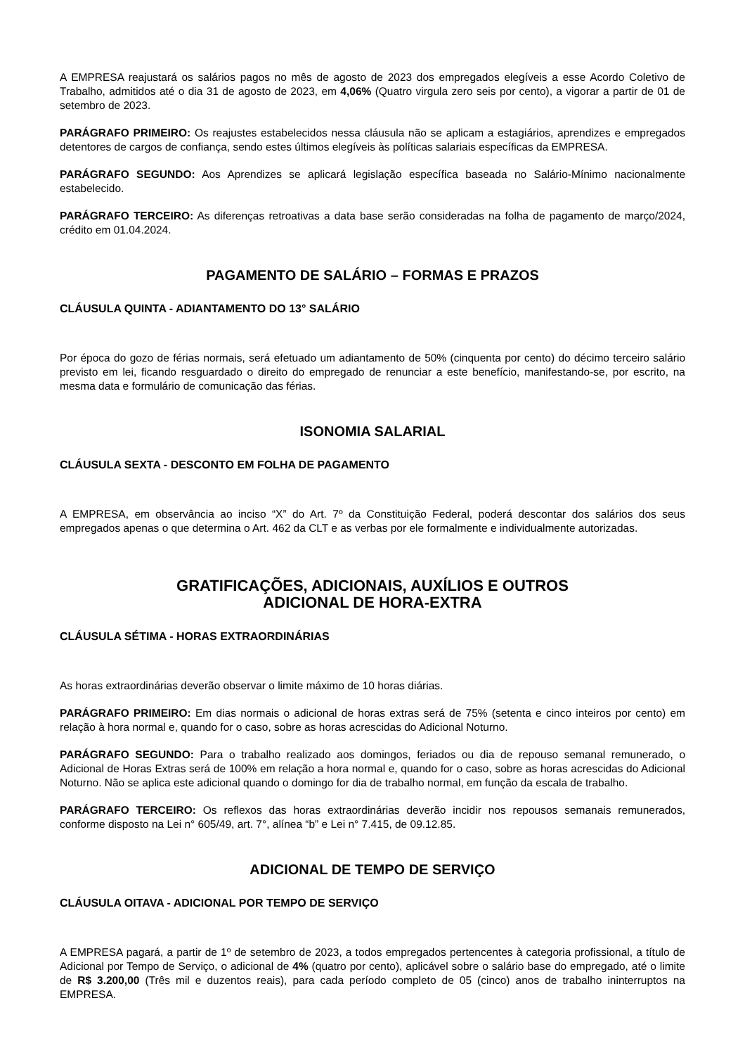A EMPRESA reajustará os salários pagos no mês de agosto de 2023 dos empregados elegíveis a esse Acordo Coletivo de Trabalho, admitidos até o dia 31 de agosto de 2023, em 4,06% (Quatro virgula zero seis por cento), a vigorar a partir de 01 de setembro de 2023.
PARÁGRAFO PRIMEIRO: Os reajustes estabelecidos nessa cláusula não se aplicam a estagiários, aprendizes e empregados detentores de cargos de confiança, sendo estes últimos elegíveis às políticas salariais específicas da EMPRESA.
PARÁGRAFO SEGUNDO: Aos Aprendizes se aplicará legislação específica baseada no Salário-Mínimo nacionalmente estabelecido.
PARÁGRAFO TERCEIRO: As diferenças retroativas a data base serão consideradas na folha de pagamento de março/2024, crédito em 01.04.2024.
PAGAMENTO DE SALÁRIO – FORMAS E PRAZOS
CLÁUSULA QUINTA - ADIANTAMENTO DO 13° SALÁRIO
Por época do gozo de férias normais, será efetuado um adiantamento de 50% (cinquenta por cento) do décimo terceiro salário previsto em lei, ficando resguardado o direito do empregado de renunciar a este benefício, manifestando-se, por escrito, na mesma data e formulário de comunicação das férias.
ISONOMIA SALARIAL
CLÁUSULA SEXTA - DESCONTO EM FOLHA DE PAGAMENTO
A EMPRESA, em observância ao inciso “X” do Art. 7º da Constituição Federal, poderá descontar dos salários dos seus empregados apenas o que determina o Art. 462 da CLT e as verbas por ele formalmente e individualmente autorizadas.
GRATIFICAÇÕES, ADICIONAIS, AUXÍLIOS E OUTROS
ADICIONAL DE HORA-EXTRA
CLÁUSULA SÉTIMA - HORAS EXTRAORDINÁRIAS
As horas extraordinárias deverão observar o limite máximo de 10 horas diárias.
PARÁGRAFO PRIMEIRO: Em dias normais o adicional de horas extras será de 75% (setenta e cinco inteiros por cento) em relação à hora normal e, quando for o caso, sobre as horas acrescidas do Adicional Noturno.
PARÁGRAFO SEGUNDO: Para o trabalho realizado aos domingos, feriados ou dia de repouso semanal remunerado, o Adicional de Horas Extras será de 100% em relação a hora normal e, quando for o caso, sobre as horas acrescidas do Adicional Noturno. Não se aplica este adicional quando o domingo for dia de trabalho normal, em função da escala de trabalho.
PARÁGRAFO TERCEIRO: Os reflexos das horas extraordinárias deverão incidir nos repousos semanais remunerados, conforme disposto na Lei n° 605/49, art. 7°, alínea “b” e Lei n° 7.415, de 09.12.85.
ADICIONAL DE TEMPO DE SERVIÇO
CLÁUSULA OITAVA - ADICIONAL POR TEMPO DE SERVIÇO
A EMPRESA pagará, a partir de 1º de setembro de 2023, a todos empregados pertencentes à categoria profissional, a título de Adicional por Tempo de Serviço, o adicional de 4% (quatro por cento), aplicável sobre o salário base do empregado, até o limite de R$ 3.200,00 (Três mil e duzentos reais), para cada período completo de 05 (cinco) anos de trabalho ininterruptos na EMPRESA.